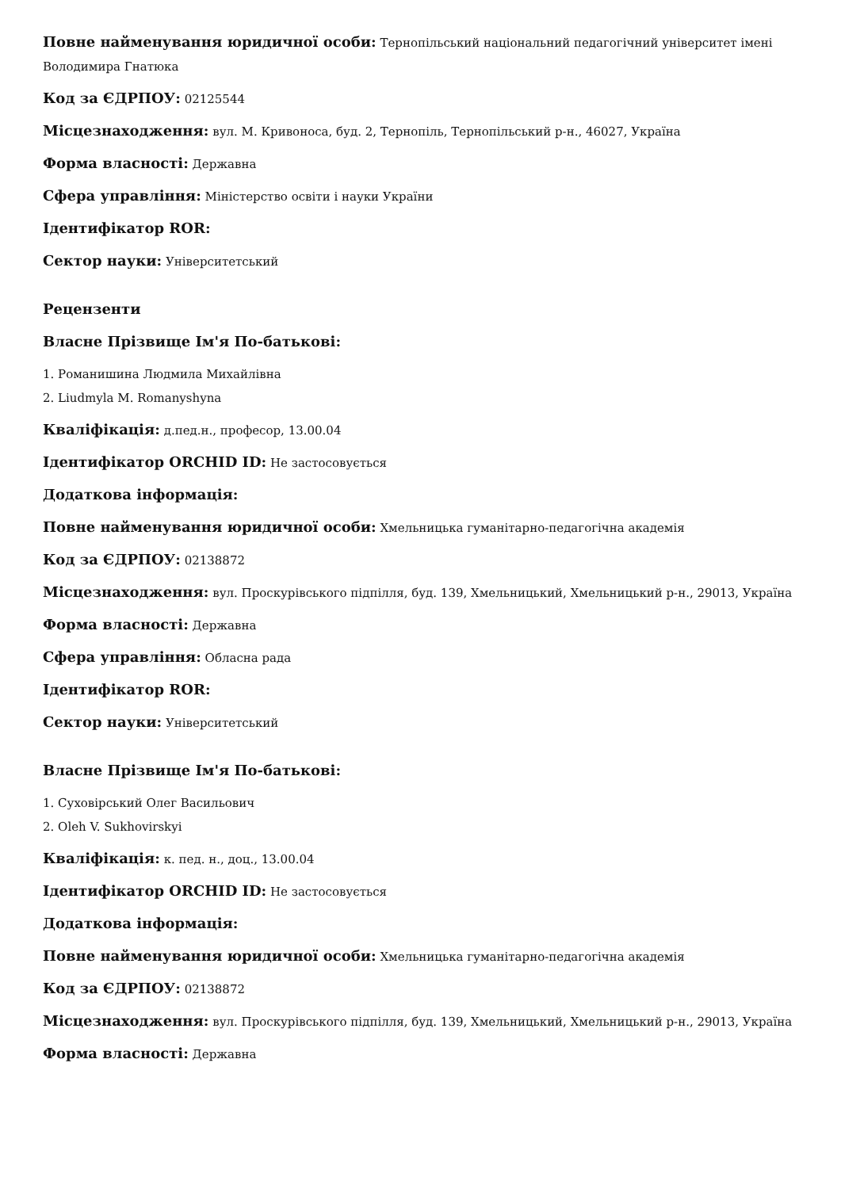Повне найменування юридичної особи: Тернопільський національний педагогічний університет імені Володимира Гнатюка
Код за ЄДРПОУ: 02125544
Місцезнаходження: вул. М. Кривоноса, буд. 2, Тернопіль, Тернопільський р-н., 46027, Україна
Форма власності: Державна
Сфера управління: Міністерство освіти і науки України
Ідентифікатор ROR:
Сектор науки: Університетський
Рецензенти
Власне Прізвище Ім'я По-батькові:
1. Романишина Людмила Михайлівна
2. Liudmyla M. Romanyshyna
Кваліфікація: д.пед.н., професор, 13.00.04
Ідентифікатор ORCHID ID: Не застосовується
Додаткова інформація:
Повне найменування юридичної особи: Хмельницька гуманітарно-педагогічна академія
Код за ЄДРПОУ: 02138872
Місцезнаходження: вул. Проскурівського підпілля, буд. 139, Хмельницький, Хмельницький р-н., 29013, Україна
Форма власності: Державна
Сфера управління: Обласна рада
Ідентифікатор ROR:
Сектор науки: Університетський
Власне Прізвище Ім'я По-батькові:
1. Суховірський Олег Васильович
2. Oleh V. Sukhovirskyi
Кваліфікація: к. пед. н., доц., 13.00.04
Ідентифікатор ORCHID ID: Не застосовується
Додаткова інформація:
Повне найменування юридичної особи: Хмельницька гуманітарно-педагогічна академія
Код за ЄДРПОУ: 02138872
Місцезнаходження: вул. Проскурівського підпілля, буд. 139, Хмельницький, Хмельницький р-н., 29013, Україна
Форма власності: Державна